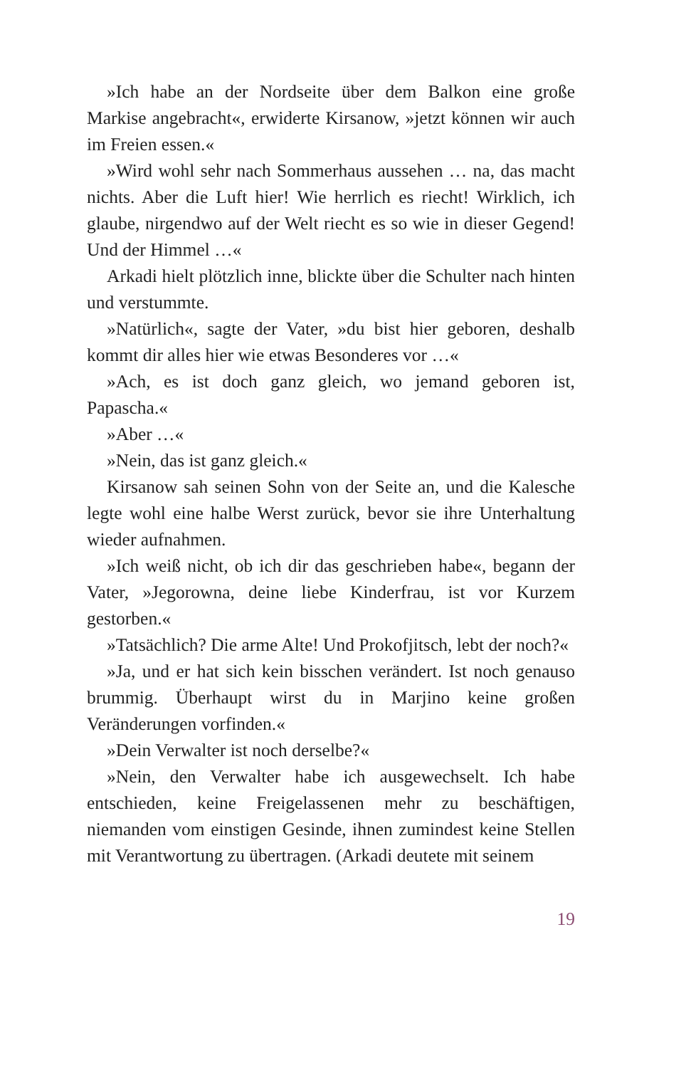»Ich habe an der Nordseite über dem Balkon eine große Markise angebracht«, erwiderte Kirsanow, »jetzt können wir auch im Freien essen.«
»Wird wohl sehr nach Sommerhaus aussehen … na, das macht nichts. Aber die Luft hier! Wie herrlich es riecht! Wirklich, ich glaube, nirgendwo auf der Welt riecht es so wie in dieser Gegend! Und der Himmel …«
Arkadi hielt plötzlich inne, blickte über die Schulter nach hinten und verstummte.
»Natürlich«, sagte der Vater, »du bist hier geboren, deshalb kommt dir alles hier wie etwas Besonderes vor …«
»Ach, es ist doch ganz gleich, wo jemand geboren ist, Papascha.«
»Aber …«
»Nein, das ist ganz gleich.«
Kirsanow sah seinen Sohn von der Seite an, und die Kalesche legte wohl eine halbe Werst zurück, bevor sie ihre Unterhaltung wieder aufnahmen.
»Ich weiß nicht, ob ich dir das geschrieben habe«, begann der Vater, »Jegorowna, deine liebe Kinderfrau, ist vor Kurzem gestorben.«
»Tatsächlich? Die arme Alte! Und Prokofjitsch, lebt der noch?«
»Ja, und er hat sich kein bisschen verändert. Ist noch genauso brummig. Überhaupt wirst du in Marjino keine großen Veränderungen vorfinden.«
»Dein Verwalter ist noch derselbe?«
»Nein, den Verwalter habe ich ausgewechselt. Ich habe entschieden, keine Freigelassenen mehr zu beschäftigen, niemanden vom einstigen Gesinde, ihnen zumindest keine Stellen mit Verantwortung zu übertragen. (Arkadi deutete mit seinem
19